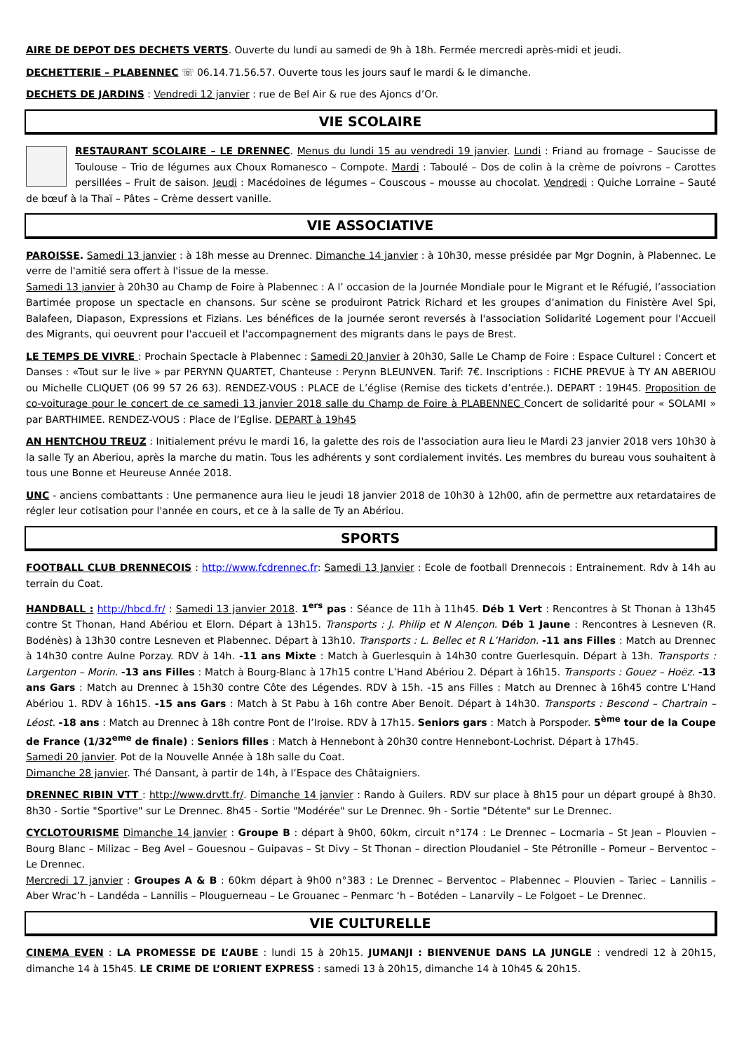AIRE DE DEPOT DES DECHETS VERTS. Ouverte du lundi au samedi de 9h à 18h. Fermée mercredi après-midi et jeudi.
DECHETTERIE – PLABENNEC ☏ 06.14.71.56.57. Ouverte tous les jours sauf le mardi & le dimanche.
DECHETS DE JARDINS : Vendredi 12 janvier : rue de Bel Air & rue des Ajoncs d’Or.
VIE SCOLAIRE
RESTAURANT SCOLAIRE – LE DRENNEC. Menus du lundi 15 au vendredi 19 janvier. Lundi : Friand au fromage – Saucisse de Toulouse – Trio de légumes aux Choux Romanesco – Compote. Mardi : Taboulé – Dos de colin à la crème de poivrons – Carottes persillées – Fruit de saison. Jeudi : Macédoines de légumes – Couscous – mousse au chocolat. Vendredi : Quiche Lorraine – Sauté de bœuf à la Thaï – Pâtes – Crème dessert vanille.
VIE ASSOCIATIVE
PAROISSE. Samedi 13 janvier : à 18h messe au Drennec. Dimanche 14 janvier : à 10h30, messe présidée par Mgr Dognin, à Plabennec. Le verre de l'amitié sera offert à l'issue de la messe.
Samedi 13 janvier à 20h30 au Champ de Foire à Plabennec : A l’ occasion de la Journée Mondiale pour le Migrant et le Réfugié, l’association Bartimée propose un spectacle en chansons. Sur scène se produiront Patrick Richard et les groupes d’animation du Finistère Avel Spi, Balafeen, Diapason, Expressions et Fizians. Les bénéfices de la journée seront reversés à l'association Solidarité Logement pour l'Accueil des Migrants, qui oeuvrent pour l'accueil et l'accompagnement des migrants dans le pays de Brest.
LE TEMPS DE VIVRE : Prochain Spectacle à Plabennec : Samedi 20 Janvier à 20h30, Salle Le Champ de Foire : Espace Culturel : Concert et Danses : «Tout sur le live » par PERYNN QUARTET, Chanteuse : Perynn BLEUNVEN. Tarif: 7€. Inscriptions : FICHE PREVUE à TY AN ABERIOU ou Michelle CLIQUET (06 99 57 26 63). RENDEZ-VOUS : PLACE de L’église (Remise des tickets d’entrée.). DEPART : 19H45. Proposition de co-voiturage pour le concert de ce samedi 13 janvier 2018 salle du Champ de Foire à PLABENNEC Concert de solidarité pour « SOLAMI » par BARTHIMEE. RENDEZ-VOUS : Place de l’Eglise. DEPART à 19h45
AN HENTCHOU TREUZ : Initialement prévu le mardi 16, la galette des rois de l'association aura lieu le Mardi 23 janvier 2018 vers 10h30 à la salle Ty an Aberiou, après la marche du matin. Tous les adhérents y sont cordialement invités. Les membres du bureau vous souhaitent à tous une Bonne et Heureuse Année 2018.
UNC - anciens combattants : Une permanence aura lieu le jeudi 18 janvier 2018 de 10h30 à 12h00, afin de permettre aux retardataires de régler leur cotisation pour l'année en cours, et ce à la salle de Ty an Abériou.
SPORTS
FOOTBALL CLUB DRENNECOIS : http://www.fcdrennec.fr: Samedi 13 Janvier : Ecole de football Drennecois : Entrainement. Rdv à 14h au terrain du Coat.
HANDBALL : http://hbcd.fr/ : Samedi 13 janvier 2018. 1<sup>ers</sup> pas : Séance de 11h à 11h45. Déb 1 Vert : Rencontres à St Thonan à 13h45 contre St Thonan, Hand Abériou et Elorn. Départ à 13h15. Transports : J. Philip et N Alençon. Déb 1 Jaune : Rencontres à Lesneven (R. Bodénès) à 13h30 contre Lesneven et Plabennec. Départ à 13h10. Transports : L. Bellec et R L’Haridon. -11 ans Filles : Match au Drennec à 14h30 contre Aulne Porzay. RDV à 14h. -11 ans Mixte : Match à Guerlesquin à 14h30 contre Guerlesquin. Départ à 13h. Transports : Largenton – Morin. -13 ans Filles : Match à Bourg-Blanc à 17h15 contre L’Hand Abériou 2. Départ à 16h15. Transports : Gouez – Hoëz. -13 ans Gars : Match au Drennec à 15h30 contre Côte des Légendes. RDV à 15h. -15 ans Filles : Match au Drennec à 16h45 contre L’Hand Abériou 1. RDV à 16h15. -15 ans Gars : Match à St Pabu à 16h contre Aber Benoit. Départ à 14h30. Transports : Bescond – Chartrain – Léost. -18 ans : Match au Drennec à 18h contre Pont de l’Iroise. RDV à 17h15. Seniors gars : Match à Porspoder. 5<sup>ème</sup> tour de la Coupe de France (1/32<sup>eme</sup> de finale) : Seniors filles : Match à Hennebont à 20h30 contre Hennebont-Lochrist. Départ à 17h45.
Samedi 20 janvier. Pot de la Nouvelle Année à 18h salle du Coat.
Dimanche 28 janvier. Thé Dansant, à partir de 14h, à l’Espace des Châtaigniers.
DRENNEC RIBIN VTT : http://www.drvtt.fr/. Dimanche 14 janvier : Rando à Guilers. RDV sur place à 8h15 pour un départ groupé à 8h30. 8h30 - Sortie "Sportive" sur Le Drennec. 8h45 - Sortie "Modérée" sur Le Drennec. 9h - Sortie "Détente" sur Le Drennec.
CYCLOTOURISME Dimanche 14 janvier : Groupe B : départ à 9h00, 60km, circuit n°174 : Le Drennec – Locmaria – St Jean – Plouvien – Bourg Blanc – Milizac – Beg Avel – Gouesnou – Guipavas – St Divy – St Thonan – direction Ploudaniel – Ste Pétronille – Pomeur – Berventoc – Le Drennec.
Mercredi 17 janvier : Groupes A & B : 60km départ à 9h00 n°383 : Le Drennec – Berventoc – Plabennec – Plouvien – Tariec – Lannilis – Aber Wrac’h – Landéda – Lannilis – Plouguerneau – Le Grouanec – Penmarc ‘h – Botéden – Lanarvily – Le Folgoet – Le Drennec.
VIE CULTURELLE
CINEMA EVEN : LA PROMESSE DE L’AUBE : lundi 15 à 20h15. JUMANJI : BIENVENUE DANS LA JUNGLE : vendredi 12 à 20h15, dimanche 14 à 15h45. LE CRIME DE L’ORIENT EXPRESS : samedi 13 à 20h15, dimanche 14 à 10h45 & 20h15.